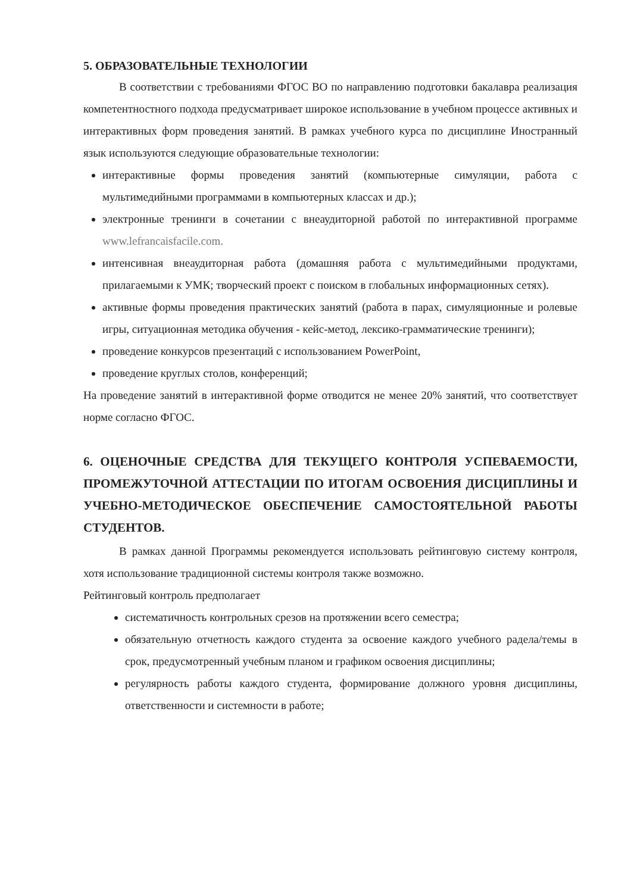5. ОБРАЗОВАТЕЛЬНЫЕ ТЕХНОЛОГИИ
В соответствии с требованиями ФГОС ВО по направлению подготовки бакалавра реализация компетентностного подхода предусматривает широкое использование в учебном процессе активных и интерактивных форм проведения занятий. В рамках учебного курса по дисциплине Иностранный язык используются следующие образовательные технологии:
интерактивные формы проведения занятий (компьютерные симуляции, работа с мультимедийными программами в компьютерных классах и др.);
электронные тренинги в сочетании с внеаудиторной работой по интерактивной программе www.lefrancaisfacile.com.
интенсивная внеаудиторная работа (домашняя работа с мультимедийными продуктами, прилагаемыми к УМК; творческий проект с поиском в глобальных информационных сетях).
активные формы проведения практических занятий (работа в парах, симуляционные и ролевые игры, ситуационная методика обучения - кейс-метод, лексико-грамматические тренинги);
проведение конкурсов презентаций с использованием PowerPoint,
проведение круглых столов, конференций;
На проведение занятий в интерактивной форме отводится не менее 20% занятий, что соответствует норме согласно ФГОС.
6. ОЦЕНОЧНЫЕ СРЕДСТВА ДЛЯ ТЕКУЩЕГО КОНТРОЛЯ УСПЕВАЕМОСТИ, ПРОМЕЖУТОЧНОЙ АТТЕСТАЦИИ ПО ИТОГАМ ОСВОЕНИЯ ДИСЦИПЛИНЫ И УЧЕБНО-МЕТОДИЧЕСКОЕ ОБЕСПЕЧЕНИЕ САМОСТОЯТЕЛЬНОЙ РАБОТЫ СТУДЕНТОВ.
В рамках данной Программы рекомендуется использовать рейтинговую систему контроля, хотя использование традиционной системы контроля также возможно.
Рейтинговый контроль предполагает
систематичность контрольных срезов на протяжении всего семестра;
обязательную отчетность каждого студента за освоение каждого учебного радела/темы в срок, предусмотренный учебным планом и графиком освоения дисциплины;
регулярность работы каждого студента, формирование должного уровня дисциплины, ответственности и системности в работе;